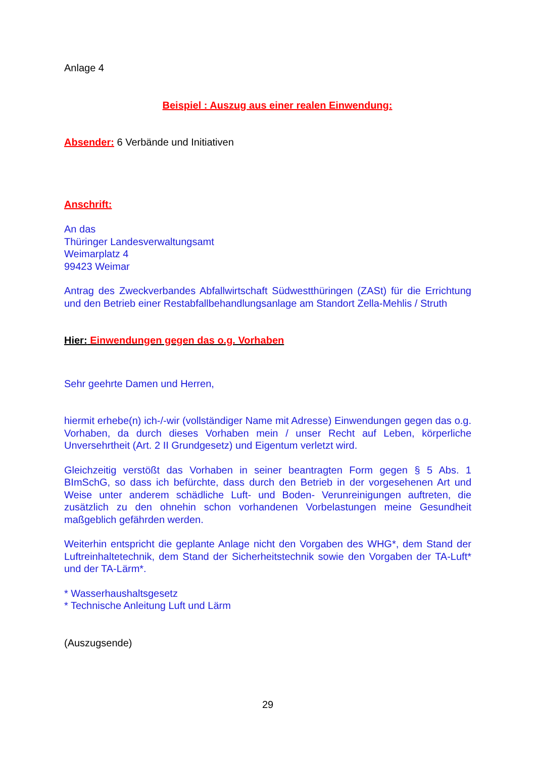Anlage 4
Beispiel : Auszug aus einer realen Einwendung:
Absender: 6 Verbände und Initiativen
Anschrift:
An das
Thüringer Landesverwaltungsamt
Weimarplatz 4
99423 Weimar
Antrag des Zweckverbandes Abfallwirtschaft Südwestthüringen (ZASt) für die Errichtung und den Betrieb einer Restabfallbehandlungsanlage am Standort Zella-Mehlis / Struth
Hier: Einwendungen gegen das o.g. Vorhaben
Sehr geehrte Damen und Herren,
hiermit erhebe(n) ich-/-wir (vollständiger Name mit Adresse) Einwendungen gegen das o.g. Vorhaben, da durch dieses Vorhaben mein / unser Recht auf Leben, körperliche Unversehrtheit (Art. 2 II Grundgesetz) und Eigentum verletzt wird.
Gleichzeitig verstößt das Vorhaben in seiner beantragten Form gegen § 5 Abs. 1 BImSchG, so dass ich befürchte, dass durch den Betrieb in der vorgesehenen Art und Weise unter anderem schädliche Luft- und Boden- Verunreinigungen auftreten, die zusätzlich zu den ohnehin schon vorhandenen Vorbelastungen meine Gesundheit maßgeblich gefährden werden.
Weiterhin entspricht die geplante Anlage nicht den Vorgaben des WHG*, dem Stand der Luftreinhaltetechnik, dem Stand der Sicherheitstechnik sowie den Vorgaben der TA-Luft* und der TA-Lärm*.
* Wasserhaushaltsgesetz
* Technische Anleitung Luft und Lärm
(Auszugsende)
29